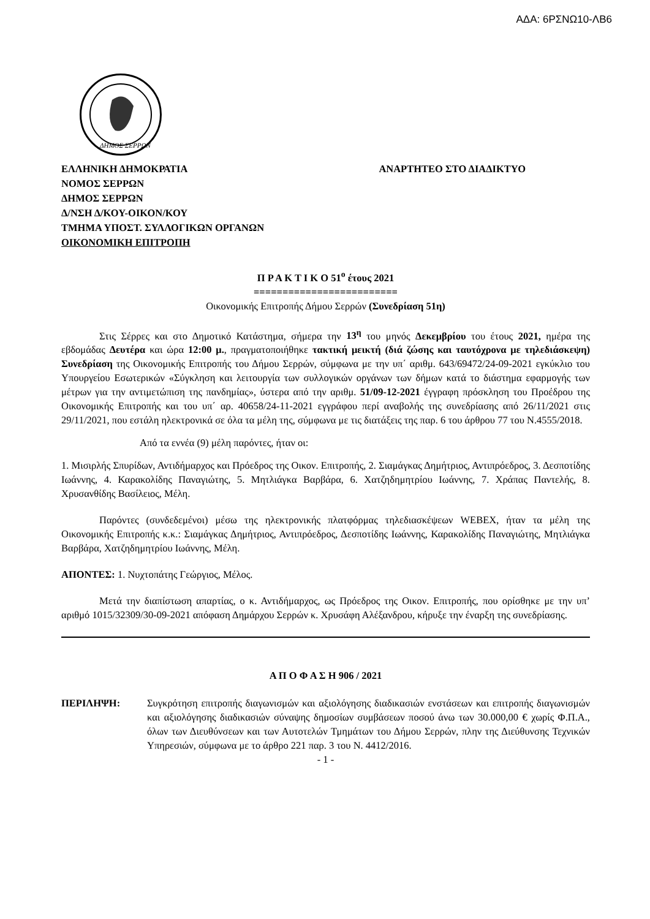ΑΔΑ: 6ΡΣΝΩ10-ΛΒ6
ΔΗΜΟΣ ΣΕΡΡΩΝ
ΕΛΛΗΝΙΚΗ ΔΗΜΟΚΡΑΤΙΑ
ΝΟΜΟΣ ΣΕΡΡΩΝ
ΔΗΜΟΣ ΣΕΡΡΩΝ
Δ/ΝΣΗ Δ/ΚΟΥ-ΟΙΚΟΝ/ΚΟΥ
ΤΜΗΜΑ ΥΠΟΣΤ. ΣΥΛΛΟΓΙΚΩΝ ΟΡΓΑΝΩΝ
ΟΙΚΟΝΟΜΙΚΗ ΕΠΙΤΡΟΠΗ
ΑΝΑΡΤΗΤΕΟ ΣΤΟ ΔΙΑΔΙΚΤΥΟ
Π Ρ Α Κ Τ Ι Κ Ο 51<sup>ο</sup> έτους 2021
=========================
Οικονομικής Επιτροπής Δήμου Σερρών (Συνεδρίαση 51η)
Στις Σέρρες και στο Δημοτικό Κατάστημα, σήμερα την 13<sup>η</sup> του μηνός Δεκεμβρίου του έτους 2021, ημέρα της εβδομάδας Δευτέρα και ώρα 12:00 μ., πραγματοποιήθηκε τακτική μεικτή (διά ζώσης και ταυτόχρονα με τηλεδιάσκεψη) Συνεδρίαση της Οικονομικής Επιτροπής του Δήμου Σερρών, σύμφωνα με την υπ΄ αριθμ. 643/69472/24-09-2021 εγκύκλιο του Υπουργείου Εσωτερικών «Σύγκληση και λειτουργία των συλλογικών οργάνων των δήμων κατά το διάστημα εφαρμογής των μέτρων για την αντιμετώπιση της πανδημίας», ύστερα από την αριθμ. 51/09-12-2021 έγγραφη πρόσκληση του Προέδρου της Οικονομικής Επιτροπής και του υπ΄ αρ. 40658/24-11-2021 εγγράφου περί αναβολής της συνεδρίασης από 26/11/2021 στις 29/11/2021, που εστάλη ηλεκτρονικά σε όλα τα μέλη της, σύμφωνα με τις διατάξεις της παρ. 6 του άρθρου 77 του Ν.4555/2018.
Από τα εννέα (9) μέλη παρόντες, ήταν οι:
1. Μισιρλής Σπυρίδων, Αντιδήμαρχος και Πρόεδρος της Οικον. Επιτροπής, 2. Σιαμάγκας Δημήτριος, Αντιπρόεδρος, 3. Δεσποτίδης Ιωάννης, 4. Καρακολίδης Παναγιώτης, 5. Μητλιάγκα Βαρβάρα, 6. Χατζηδημητρίου Ιωάννης, 7. Χράπας Παντελής, 8. Χρυσανθίδης Βασίλειος, Μέλη.
Παρόντες (συνδεδεμένοι) μέσω της ηλεκτρονικής πλατφόρμας τηλεδιασκέψεων WEBEX, ήταν τα μέλη της Οικονομικής Επιτροπής κ.κ.: Σιαμάγκας Δημήτριος, Αντιπρόεδρος, Δεσποτίδης Ιωάννης, Καρακολίδης Παναγιώτης, Μητλιάγκα Βαρβάρα, Χατζηδημητρίου Ιωάννης, Μέλη.
ΑΠΟΝΤΕΣ: 1. Νυχτοπάτης Γεώργιος, Μέλος.
Μετά την διαπίστωση απαρτίας, ο κ. Αντιδήμαρχος, ως Πρόεδρος της Οικον. Επιτροπής, που ορίσθηκε με την υπ’ αριθμό 1015/32309/30-09-2021 απόφαση Δημάρχου Σερρών κ. Χρυσάφη Αλέξανδρου, κήρυξε την έναρξη της συνεδρίασης.
Α Π Ο Φ Α Σ Η 906 / 2021
ΠΕΡΙΛΗΨΗ: Συγκρότηση επιτροπής διαγωνισμών και αξιολόγησης διαδικασιών ενστάσεων και επιτροπής διαγωνισμών και αξιολόγησης διαδικασιών σύναψης δημοσίων συμβάσεων ποσού άνω των 30.000,00 € χωρίς Φ.Π.Α., όλων των Διευθύνσεων και των Αυτοτελών Τμημάτων του Δήμου Σερρών, πλην της Διεύθυνσης Τεχνικών Υπηρεσιών, σύμφωνα με το άρθρο 221 παρ. 3 του Ν. 4412/2016.
- 1 -